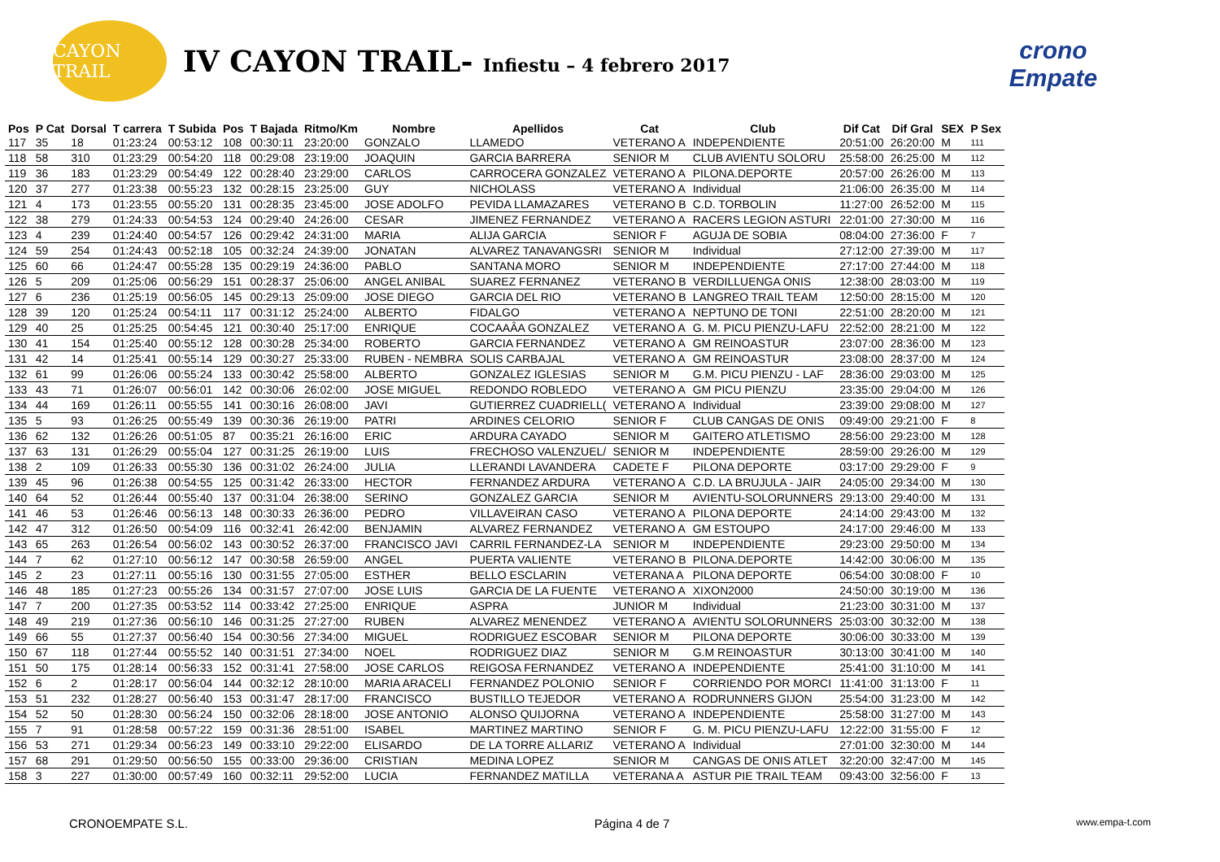CAYON TRAIL
IV CAYON TRAIL- Infiestu – 4 febrero 2017
crono Empate
| Pos | P Cat | Dorsal | T carrera | T Subida | Pos | T Bajada | Ritmo/Km | Nombre | Apellidos | Cat | Club | Dif Cat | Dif Gral | SEX | P Sex |
| --- | --- | --- | --- | --- | --- | --- | --- | --- | --- | --- | --- | --- | --- | --- | --- |
| 117 | 35 | 18 | 01:23:24 | 00:53:12 | 108 | 00:30:11 | 23:20:00 | GONZALO | LLAMEDO | VETERANO A | INDEPENDIENTE | 20:51:00 | 26:20:00 | M | 111 |
| 118 | 58 | 310 | 01:23:29 | 00:54:20 | 118 | 00:29:08 | 23:19:00 | JOAQUIN | GARCIA BARRERA | SENIOR M | CLUB AVIENTU SOLORU | 25:58:00 | 26:25:00 | M | 112 |
| 119 | 36 | 183 | 01:23:29 | 00:54:49 | 122 | 00:28:40 | 23:29:00 | CARLOS | CARROCERA GONZALEZ | VETERANO A | PILONA.DEPORTE | 20:57:00 | 26:26:00 | M | 113 |
| 120 | 37 | 277 | 01:23:38 | 00:55:23 | 132 | 00:28:15 | 23:25:00 | GUY | NICHOLASS | VETERANO A | Individual | 21:06:00 | 26:35:00 | M | 114 |
| 121 | 4 | 173 | 01:23:55 | 00:55:20 | 131 | 00:28:35 | 23:45:00 | JOSE ADOLFO | PEVIDA LLAMAZARES | VETERANO B | C.D. TORBOLIN | 11:27:00 | 26:52:00 | M | 115 |
| 122 | 38 | 279 | 01:24:33 | 00:54:53 | 124 | 00:29:40 | 24:26:00 | CESAR | JIMENEZ FERNANDEZ | VETERANO A | RACERS LEGION ASTURI | 22:01:00 | 27:30:00 | M | 116 |
| 123 | 4 | 239 | 01:24:40 | 00:54:57 | 126 | 00:29:42 | 24:31:00 | MARIA | ALIJA GARCIA | SENIOR F | AGUJA DE SOBIA | 08:04:00 | 27:36:00 | F | 7 |
| 124 | 59 | 254 | 01:24:43 | 00:52:18 | 105 | 00:32:24 | 24:39:00 | JONATAN | ALVAREZ TANAVANGSRI | SENIOR M | Individual | 27:12:00 | 27:39:00 | M | 117 |
| 125 | 60 | 66 | 01:24:47 | 00:55:28 | 135 | 00:29:19 | 24:36:00 | PABLO | SANTANA MORO | SENIOR M | INDEPENDIENTE | 27:17:00 | 27:44:00 | M | 118 |
| 126 | 5 | 209 | 01:25:06 | 00:56:29 | 151 | 00:28:37 | 25:06:00 | ANGEL ANIBAL | SUAREZ FERNANEZ | VETERANO B | VERDILLUENGA ONIS | 12:38:00 | 28:03:00 | M | 119 |
| 127 | 6 | 236 | 01:25:19 | 00:56:05 | 145 | 00:29:13 | 25:09:00 | JOSE DIEGO | GARCIA DEL RIO | VETERANO B | LANGREO TRAIL TEAM | 12:50:00 | 28:15:00 | M | 120 |
| 128 | 39 | 120 | 01:25:24 | 00:54:11 | 117 | 00:31:12 | 25:24:00 | ALBERTO | FIDALGO | VETERANO A | NEPTUNO DE TONI | 22:51:00 | 28:20:00 | M | 121 |
| 129 | 40 | 25 | 01:25:25 | 00:54:45 | 121 | 00:30:40 | 25:17:00 | ENRIQUE | COCAAÂA GONZALEZ | VETERANO A | G. M. PICU PIENZU-LAFU | 22:52:00 | 28:21:00 | M | 122 |
| 130 | 41 | 154 | 01:25:40 | 00:55:12 | 128 | 00:30:28 | 25:34:00 | ROBERTO | GARCIA FERNANDEZ | VETERANO A | GM REINOASTUR | 23:07:00 | 28:36:00 | M | 123 |
| 131 | 42 | 14 | 01:25:41 | 00:55:14 | 129 | 00:30:27 | 25:33:00 | RUBEN - NEMBRA | SOLIS CARBAJAL | VETERANO A | GM REINOASTUR | 23:08:00 | 28:37:00 | M | 124 |
| 132 | 61 | 99 | 01:26:06 | 00:55:24 | 133 | 00:30:42 | 25:58:00 | ALBERTO | GONZALEZ IGLESIAS | SENIOR M | G.M. PICU PIENZU - LAF | 28:36:00 | 29:03:00 | M | 125 |
| 133 | 43 | 71 | 01:26:07 | 00:56:01 | 142 | 00:30:06 | 26:02:00 | JOSE MIGUEL | REDONDO ROBLEDO | VETERANO A | GM PICU PIENZU | 23:35:00 | 29:04:00 | M | 126 |
| 134 | 44 | 169 | 01:26:11 | 00:55:55 | 141 | 00:30:16 | 26:08:00 | JAVI | GUTIERREZ CUADRIELL( | VETERANO A | Individual | 23:39:00 | 29:08:00 | M | 127 |
| 135 | 5 | 93 | 01:26:25 | 00:55:49 | 139 | 00:30:36 | 26:19:00 | PATRI | ARDINES CELORIO | SENIOR F | CLUB CANGAS DE ONIS | 09:49:00 | 29:21:00 | F | 8 |
| 136 | 62 | 132 | 01:26:26 | 00:51:05 | 87 | 00:35:21 | 26:16:00 | ERIC | ARDURA CAYADO | SENIOR M | GAITERO ATLETISMO | 28:56:00 | 29:23:00 | M | 128 |
| 137 | 63 | 131 | 01:26:29 | 00:55:04 | 127 | 00:31:25 | 26:19:00 | LUIS | FRECHOSO VALENZUEL/ | SENIOR M | INDEPENDIENTE | 28:59:00 | 29:26:00 | M | 129 |
| 138 | 2 | 109 | 01:26:33 | 00:55:30 | 136 | 00:31:02 | 26:24:00 | JULIA | LLERANDI LAVANDERA | CADETE F | PILONA DEPORTE | 03:17:00 | 29:29:00 | F | 9 |
| 139 | 45 | 96 | 01:26:38 | 00:54:55 | 125 | 00:31:42 | 26:33:00 | HECTOR | FERNANDEZ ARDURA | VETERANO A | C.D. LA BRUJULA - JAIR | 24:05:00 | 29:34:00 | M | 130 |
| 140 | 64 | 52 | 01:26:44 | 00:55:40 | 137 | 00:31:04 | 26:38:00 | SERINO | GONZALEZ GARCIA | SENIOR M | AVIENTU-SOLORUNNERS | 29:13:00 | 29:40:00 | M | 131 |
| 141 | 46 | 53 | 01:26:46 | 00:56:13 | 148 | 00:30:33 | 26:36:00 | PEDRO | VILLAVEIRAN CASO | VETERANO A | PILONA DEPORTE | 24:14:00 | 29:43:00 | M | 132 |
| 142 | 47 | 312 | 01:26:50 | 00:54:09 | 116 | 00:32:41 | 26:42:00 | BENJAMIN | ALVAREZ FERNANDEZ | VETERANO A | GM ESTOUPO | 24:17:00 | 29:46:00 | M | 133 |
| 143 | 65 | 263 | 01:26:54 | 00:56:02 | 143 | 00:30:52 | 26:37:00 | FRANCISCO JAVI | CARRIL FERNANDEZ-LA | SENIOR M | INDEPENDIENTE | 29:23:00 | 29:50:00 | M | 134 |
| 144 | 7 | 62 | 01:27:10 | 00:56:12 | 147 | 00:30:58 | 26:59:00 | ANGEL | PUERTA VALIENTE | VETERANO B | PILONA.DEPORTE | 14:42:00 | 30:06:00 | M | 135 |
| 145 | 2 | 23 | 01:27:11 | 00:55:16 | 130 | 00:31:55 | 27:05:00 | ESTHER | BELLO ESCLARIN | VETERANA A | PILONA DEPORTE | 06:54:00 | 30:08:00 | F | 10 |
| 146 | 48 | 185 | 01:27:23 | 00:55:26 | 134 | 00:31:57 | 27:07:00 | JOSE LUIS | GARCIA DE LA FUENTE | VETERANO A | XIXON2000 | 24:50:00 | 30:19:00 | M | 136 |
| 147 | 7 | 200 | 01:27:35 | 00:53:52 | 114 | 00:33:42 | 27:25:00 | ENRIQUE | ASPRA | JUNIOR M | Individual | 21:23:00 | 30:31:00 | M | 137 |
| 148 | 49 | 219 | 01:27:36 | 00:56:10 | 146 | 00:31:25 | 27:27:00 | RUBEN | ALVAREZ MENENDEZ | VETERANO A | AVIENTU SOLORUNNERS | 25:03:00 | 30:32:00 | M | 138 |
| 149 | 66 | 55 | 01:27:37 | 00:56:40 | 154 | 00:30:56 | 27:34:00 | MIGUEL | RODRIGUEZ ESCOBAR | SENIOR M | PILONA DEPORTE | 30:06:00 | 30:33:00 | M | 139 |
| 150 | 67 | 118 | 01:27:44 | 00:55:52 | 140 | 00:31:51 | 27:34:00 | NOEL | RODRIGUEZ DIAZ | SENIOR M | G.M REINOASTUR | 30:13:00 | 30:41:00 | M | 140 |
| 151 | 50 | 175 | 01:28:14 | 00:56:33 | 152 | 00:31:41 | 27:58:00 | JOSE CARLOS | REIGOSA FERNANDEZ | VETERANO A | INDEPENDIENTE | 25:41:00 | 31:10:00 | M | 141 |
| 152 | 6 | 2 | 01:28:17 | 00:56:04 | 144 | 00:32:12 | 28:10:00 | MARIA ARACELI | FERNANDEZ POLONIO | SENIOR F | CORRIENDO POR MORCI | 11:41:00 | 31:13:00 | F | 11 |
| 153 | 51 | 232 | 01:28:27 | 00:56:40 | 153 | 00:31:47 | 28:17:00 | FRANCISCO | BUSTILLO TEJEDOR | VETERANO A | RODRUNNERS GIJON | 25:54:00 | 31:23:00 | M | 142 |
| 154 | 52 | 50 | 01:28:30 | 00:56:24 | 150 | 00:32:06 | 28:18:00 | JOSE ANTONIO | ALONSO QUIJORNA | VETERANO A | INDEPENDIENTE | 25:58:00 | 31:27:00 | M | 143 |
| 155 | 7 | 91 | 01:28:58 | 00:57:22 | 159 | 00:31:36 | 28:51:00 | ISABEL | MARTINEZ MARTINO | SENIOR F | G. M. PICU PIENZU-LAFU | 12:22:00 | 31:55:00 | F | 12 |
| 156 | 53 | 271 | 01:29:34 | 00:56:23 | 149 | 00:33:10 | 29:22:00 | ELISARDO | DE LA TORRE ALLARIZ | VETERANO A | Individual | 27:01:00 | 32:30:00 | M | 144 |
| 157 | 68 | 291 | 01:29:50 | 00:56:50 | 155 | 00:33:00 | 29:36:00 | CRISTIAN | MEDINA LOPEZ | SENIOR M | CANGAS DE ONIS ATLET | 32:20:00 | 32:47:00 | M | 145 |
| 158 | 3 | 227 | 01:30:00 | 00:57:49 | 160 | 00:32:11 | 29:52:00 | LUCIA | FERNANDEZ MATILLA | VETERANA A | ASTUR PIE TRAIL TEAM | 09:43:00 | 32:56:00 | F | 13 |
CRONOEMPATE S.L. Página 4 de 7 www.empa-t.com